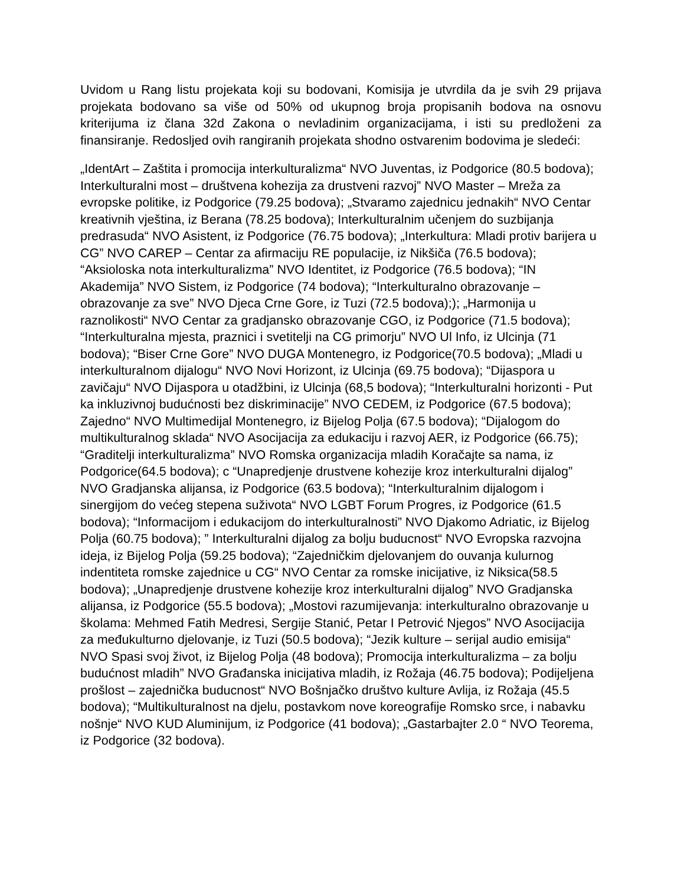Uvidom u Rang listu projekata koji su bodovani, Komisija je utvrdila da je svih 29 prijava projekata bodovano sa više od 50% od ukupnog broja propisanih bodova na osnovu kriterijuma iz člana 32d Zakona o nevladinim organizacijama, i isti su predloženi za finansiranje. Redosljed ovih rangiranih projekata shodno ostvarenim bodovima je sledeći:
„IdentArt – Zaštita i promocija interkulturalizma“ NVO Juventas, iz Podgorice (80.5 bodova); Interkulturalni most – društvena kohezija za drustveni razvoj” NVO Master – Mreža za evropske politike, iz Podgorice (79.25 bodova); „Stvaramo zajednicu jednakih“ NVO Centar kreativnih vještina, iz Berana (78.25 bodova); Interkulturalnim učenjem do suzbijanja predrasuda“ NVO Asistent, iz Podgorice (76.75 bodova); „Interkultura: Mladi protiv barijera u CG” NVO CAREP – Centar za afirmaciju RE populacije, iz Nikšiča (76.5 bodova); “Aksioloska nota interkulturalizma” NVO Identitet, iz Podgorice (76.5 bodova); “IN Akademija” NVO Sistem, iz Podgorice (74 bodova); “Interkulturalno obrazovanje – obrazovanje za sve” NVO Djeca Crne Gore, iz Tuzi (72.5 bodova);); „Harmonija u raznolikosti“ NVO Centar za gradjansko obrazovanje CGO, iz Podgorice (71.5 bodova); “Interkulturalna mjesta, praznici i svetitelji na CG primorju” NVO Ul Info, iz Ulcinja (71 bodova); “Biser Crne Gore” NVO DUGA Montenegro, iz Podgorice(70.5 bodova); „Mladi u interkulturalnom dijalogu“ NVO Novi Horizont, iz Ulcinja (69.75 bodova); “Dijaspora u zavičaju“ NVO Dijaspora u otadžbini, iz Ulcinja (68,5 bodova); “Interkulturalni horizonti - Put ka inkluzivnoj budućnosti bez diskriminacije” NVO CEDEM, iz Podgorice (67.5 bodova); Zajedno“ NVO Multimedijal Montenegro, iz Bijelog Polja (67.5 bodova); “Dijalogom do multikulturalnog sklada“ NVO Asocijacija za edukaciju i razvoj AER, iz Podgorice (66.75); “Graditelji interkulturalizma” NVO Romska organizacija mladih Koračajte sa nama, iz Podgorice(64.5 bodova); c “Unapredjenje drustvene kohezije kroz interkulturalni dijalog” NVO Gradjanska alijansa, iz Podgorice (63.5 bodova); “Interkulturalnim dijalogom i sinergijom do većeg stepena suživota“ NVO LGBT Forum Progres, iz Podgorice (61.5 bodova); “Informacijom i edukacijom do interkulturalnosti” NVO Djakomo Adriatic, iz Bijelog Polja (60.75 bodova); ” Interkulturalni dijalog za bolju buducnost“ NVO Evropska razvojna ideja, iz Bijelog Polja (59.25 bodova); “Zajedničkim djelovanjem do ouvanja kulurnog indentiteta romske zajednice u CG“ NVO Centar za romske inicijative, iz Niksica(58.5 bodova); „Unapredjenje drustvene kohezije kroz interkulturalni dijalog” NVO Gradjanska alijansa, iz Podgorice (55.5 bodova); „Mostovi razumijevanja: interkulturalno obrazovanje u školama: Mehmed Fatih Medresi, Sergije Stanić, Petar I Petrović Njegos” NVO Asocijacija za međukulturno djelovanje, iz Tuzi (50.5 bodova); “Jezik kulture – serijal audio emisija“ NVO Spasi svoj život, iz Bijelog Polja (48 bodova); Promocija interkulturalizma – za bolju budućnost mladih” NVO Građanska inicijativa mladih, iz Rožaja (46.75 bodova); Podijeljena prošlost – zajednička buducnost“ NVO Bošnjačko društvo kulture Avlija, iz Rožaja (45.5 bodova); “Multikulturalnost na djelu, postavkom nove koreografije Romsko srce, i nabavku nošnje“ NVO KUD Aluminijum, iz Podgorice (41 bodova); „Gastarbajter 2.0 “ NVO Teorema, iz Podgorice (32 bodova).